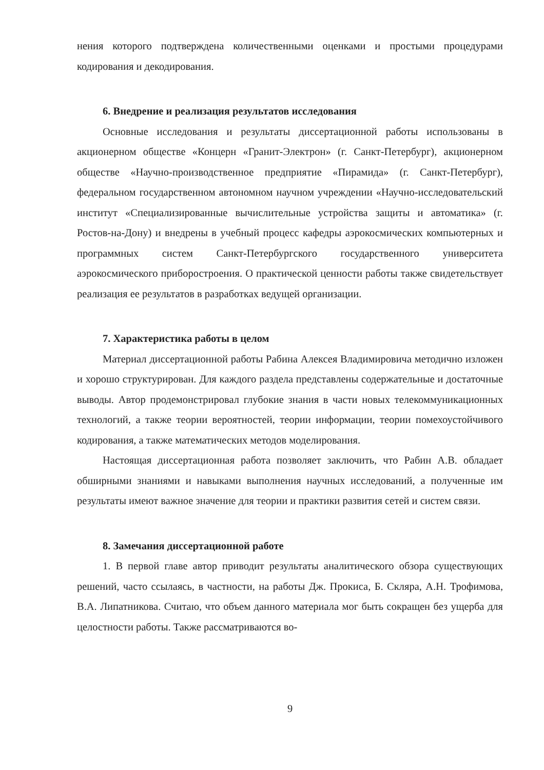нения которого подтверждена количественными оценками и простыми процедурами кодирования и декодирования.
6. Внедрение и реализация результатов исследования
Основные исследования и результаты диссертационной работы использованы в акционерном обществе «Концерн «Гранит-Электрон» (г. Санкт-Петербург), акционерном обществе «Научно-производственное предприятие «Пирамида» (г. Санкт-Петербург), федеральном государственном автономном научном учреждении «Научно-исследовательский институт «Специализированные вычислительные устройства защиты и автоматика» (г. Ростов-на-Дону) и внедрены в учебный процесс кафедры аэрокосмических компьютерных и программных систем Санкт-Петербургского государственного университета аэрокосмического приборостроения. О практической ценности работы также свидетельствует реализация ее результатов в разработках ведущей организации.
7. Характеристика работы в целом
Материал диссертационной работы Рабина Алексея Владимировича методично изложен и хорошо структурирован. Для каждого раздела представлены содержательные и достаточные выводы. Автор продемонстрировал глубокие знания в части новых телекоммуникационных технологий, а также теории вероятностей, теории информации, теории помехоустойчивого кодирования, а также математических методов моделирования.
Настоящая диссертационная работа позволяет заключить, что Рабин А.В. обладает обширными знаниями и навыками выполнения научных исследований, а полученные им результаты имеют важное значение для теории и практики развития сетей и систем связи.
8. Замечания диссертационной работе
1. В первой главе автор приводит результаты аналитического обзора существующих решений, часто ссылаясь, в частности, на работы Дж. Прокиса, Б. Скляра, А.Н. Трофимова, В.А. Липатникова. Считаю, что объем данного материала мог быть сокращен без ущерба для целостности работы. Также рассматриваются во-
9